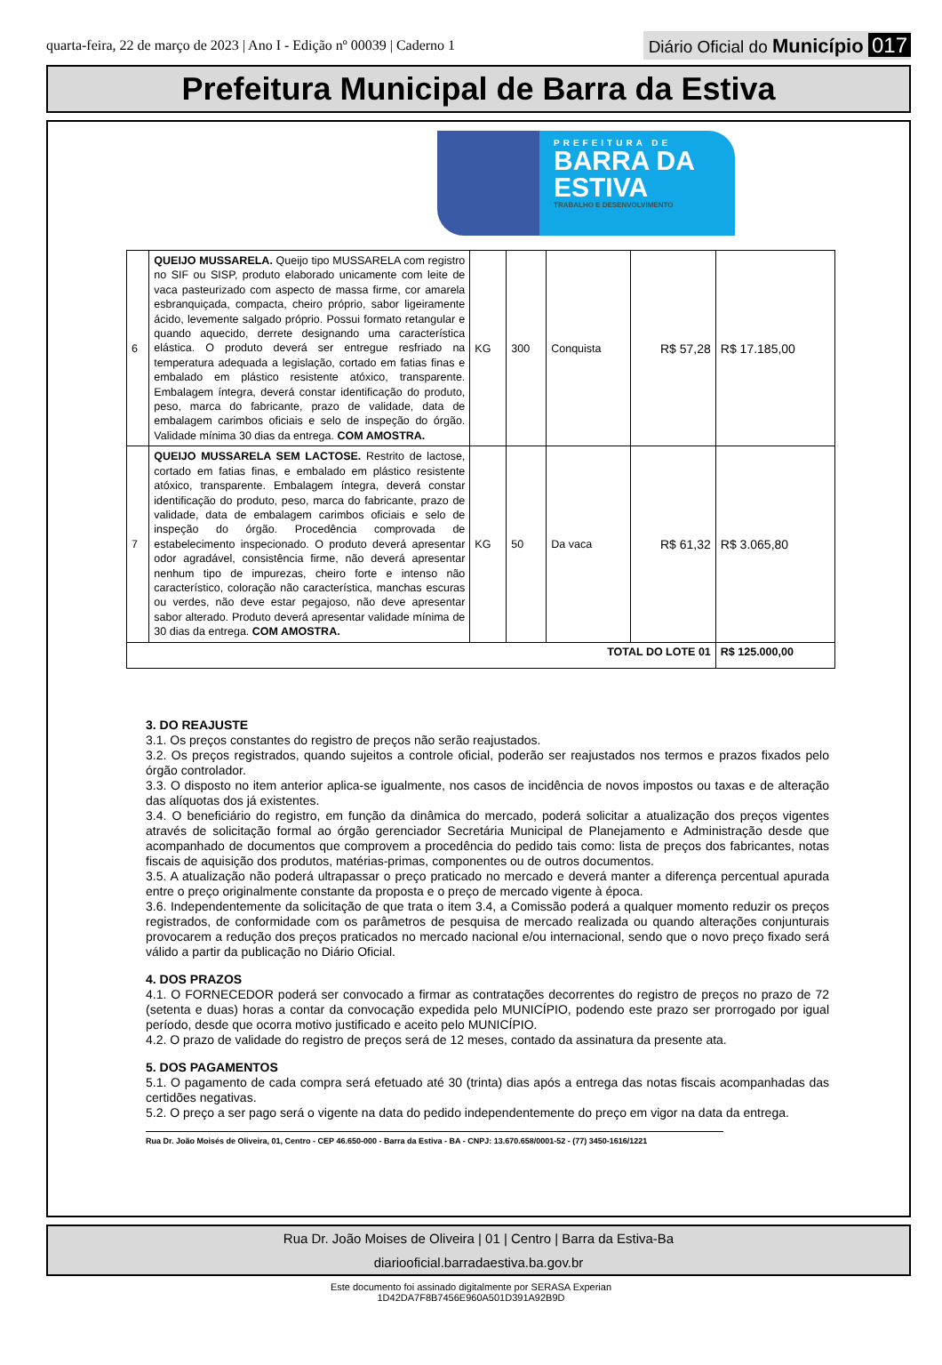quarta-feira, 22 de março de 2023 | Ano I - Edição nº 00039 | Caderno 1
Diário Oficial do Município 017
Prefeitura Municipal de Barra da Estiva
PREFEITURA DE
BARRA DA
ESTIVA
TRABALHO E DESENVOLVIMENTO
| 6 | QUEIJO MUSSARELA. Queijo tipo MUSSARELA com registro no SIF ou SISP, produto elaborado unicamente com leite de vaca pasteurizado com aspecto de massa firme, cor amarela esbranquiçada, compacta, cheiro próprio, sabor ligeiramente ácido, levemente salgado próprio. Possui formato retangular e quando aquecido, derrete designando uma característica elástica. O produto deverá ser entregue resfriado na temperatura adequada a legislação, cortado em fatias finas e embalado em plástico resistente atóxico, transparente. Embalagem íntegra, deverá constar identificação do produto, peso, marca do fabricante, prazo de validade, data de embalagem carimbos oficiais e selo de inspeção do órgão. Validade mínima 30 dias da entrega. COM AMOSTRA. | KG | 300 | Conquista | R$ 57,28 | R$ 17.185,00 |
| 7 | QUEIJO MUSSARELA SEM LACTOSE. Restrito de lactose, cortado em fatias finas, e embalado em plástico resistente atóxico, transparente. Embalagem íntegra, deverá constar identificação do produto, peso, marca do fabricante, prazo de validade, data de embalagem carimbos oficiais e selo de inspeção do órgão. Procedência comprovada de estabelecimento inspecionado. O produto deverá apresentar odor agradável, consistência firme, não deverá apresentar nenhum tipo de impurezas, cheiro forte e intenso não característico, coloração não característica, manchas escuras ou verdes, não deve estar pegajoso, não deve apresentar sabor alterado. Produto deverá apresentar validade mínima de 30 dias da entrega. COM AMOSTRA. | KG | 50 | Da vaca | R$ 61,32 | R$ 3.065,80 |
| TOTAL DO LOTE 01 | | | | | | R$ 125.000,00 |
3. DO REAJUSTE
3.1. Os preços constantes do registro de preços não serão reajustados.
3.2. Os preços registrados, quando sujeitos a controle oficial, poderão ser reajustados nos termos e prazos fixados pelo órgão controlador.
3.3. O disposto no item anterior aplica-se igualmente, nos casos de incidência de novos impostos ou taxas e de alteração das alíquotas dos já existentes.
3.4. O beneficiário do registro, em função da dinâmica do mercado, poderá solicitar a atualização dos preços vigentes através de solicitação formal ao órgão gerenciador Secretária Municipal de Planejamento e Administração desde que acompanhado de documentos que comprovem a procedência do pedido tais como: lista de preços dos fabricantes, notas fiscais de aquisição dos produtos, matérias-primas, componentes ou de outros documentos.
3.5. A atualização não poderá ultrapassar o preço praticado no mercado e deverá manter a diferença percentual apurada entre o preço originalmente constante da proposta e o preço de mercado vigente à época.
3.6. Independentemente da solicitação de que trata o item 3.4, a Comissão poderá a qualquer momento reduzir os preços registrados, de conformidade com os parâmetros de pesquisa de mercado realizada ou quando alterações conjunturais provocarem a redução dos preços praticados no mercado nacional e/ou internacional, sendo que o novo preço fixado será válido a partir da publicação no Diário Oficial.
4. DOS PRAZOS
4.1. O FORNECEDOR poderá ser convocado a firmar as contratações decorrentes do registro de preços no prazo de 72 (setenta e duas) horas a contar da convocação expedida pelo MUNICÍPIO, podendo este prazo ser prorrogado por igual período, desde que ocorra motivo justificado e aceito pelo MUNICÍPIO.
4.2. O prazo de validade do registro de preços será de 12 meses, contado da assinatura da presente ata.
5. DOS PAGAMENTOS
5.1. O pagamento de cada compra será efetuado até 30 (trinta) dias após a entrega das notas fiscais acompanhadas das certidões negativas.
5.2. O preço a ser pago será o vigente na data do pedido independentemente do preço em vigor na data da entrega.
Rua Dr. João Moisés de Oliveira, 01, Centro - CEP 46.650-000 - Barra da Estiva - BA - CNPJ: 13.670.658/0001-52 - (77) 3450-1616/1221
Rua Dr. João Moises de Oliveira | 01 | Centro | Barra da Estiva-Ba
diariooficial.barradaestiva.ba.gov.br
Este documento foi assinado digitalmente por SERASA Experian
1D42DA7F8B7456E960A501D391A92B9D